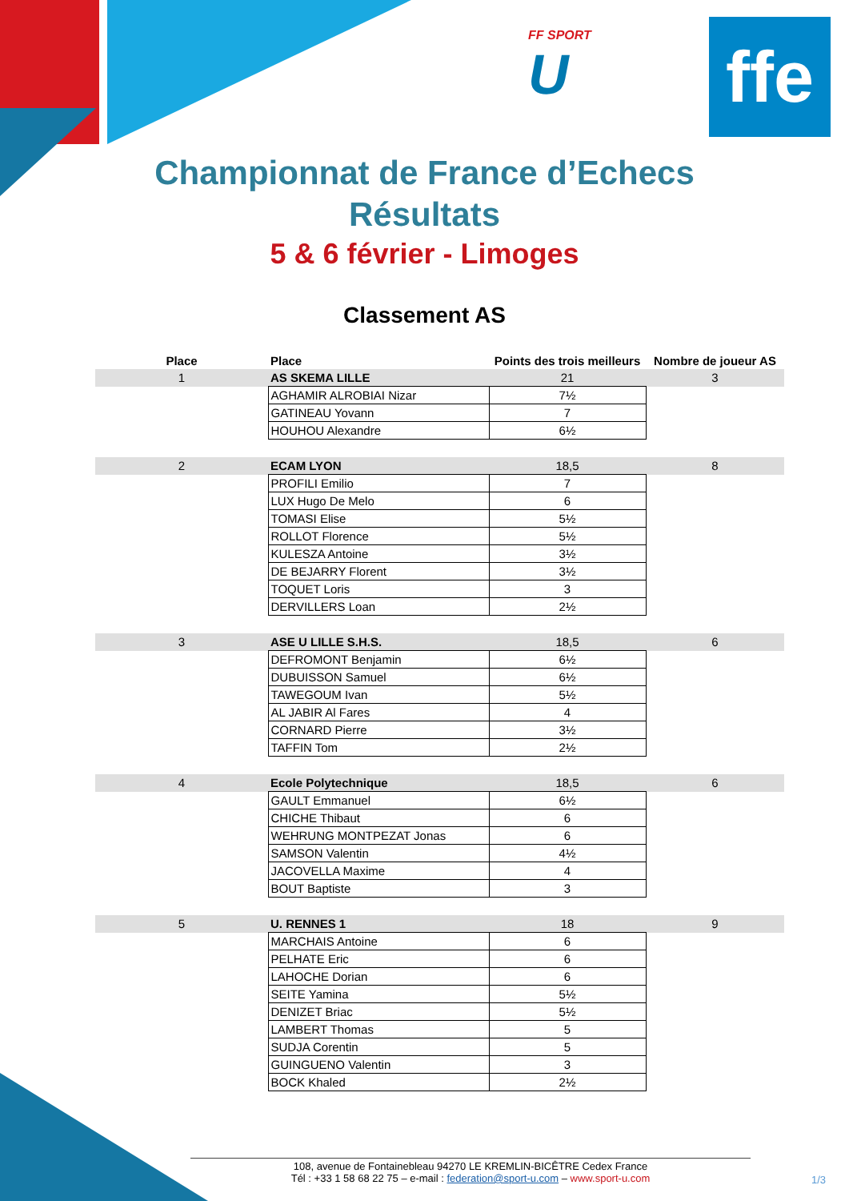ffe
FF SPORT
U
Championnat de France d’Echecs
Résultats
5 & 6 février - Limoges
Classement AS
| Place | Place | Points des trois meilleurs | Nombre de joueur AS |
| --- | --- | --- | --- |
| 1 | AS SKEMA LILLE | 21 | 3 |
| | AGHAMIR ALROBIAI Nizar | 7½ | |
| | GATINEAU Yovann | 7 | |
| | HOUHOU Alexandre | 6½ | |
| 2 | ECAM LYON | 18,5 | 8 |
| | PROFILI Emilio | 7 | |
| | LUX Hugo De Melo | 6 | |
| | TOMASI Elise | 5½ | |
| | ROLLOT Florence | 5½ | |
| | KULESZA Antoine | 3½ | |
| | DE BEJARRY Florent | 3½ | |
| | TOQUET Loris | 3 | |
| | DERVILLERS Loan | 2½ | |
| 3 | ASE U LILLE S.H.S. | 18,5 | 6 |
| | DEFROMONT Benjamin | 6½ | |
| | DUBUISSON Samuel | 6½ | |
| | TAWEGOUM Ivan | 5½ | |
| | AL JABIR Al Fares | 4 | |
| | CORNARD Pierre | 3½ | |
| | TAFFIN Tom | 2½ | |
| 4 | Ecole Polytechnique | 18,5 | 6 |
| | GAULT Emmanuel | 6½ | |
| | CHICHE Thibaut | 6 | |
| | WEHRUNG MONTPEZAT Jonas | 6 | |
| | SAMSON Valentin | 4½ | |
| | JACOVELLA Maxime | 4 | |
| | BOUT Baptiste | 3 | |
| 5 | U. RENNES 1 | 18 | 9 |
| | MARCHAIS Antoine | 6 | |
| | PELHATE Eric | 6 | |
| | LAHOCHE Dorian | 6 | |
| | SEITE Yamina | 5½ | |
| | DENIZET Briac | 5½ | |
| | LAMBERT Thomas | 5 | |
| | SUDJA Corentin | 5 | |
| | GUINGUENO Valentin | 3 | |
| | BOCK Khaled | 2½ | |
108, avenue de Fontainebleau 94270 LE KREMLIN-BICÊTRE Cedex France
Tél : +33 1 58 68 22 75 – e-mail : federation@sport-u.com – www.sport-u.com
1/3